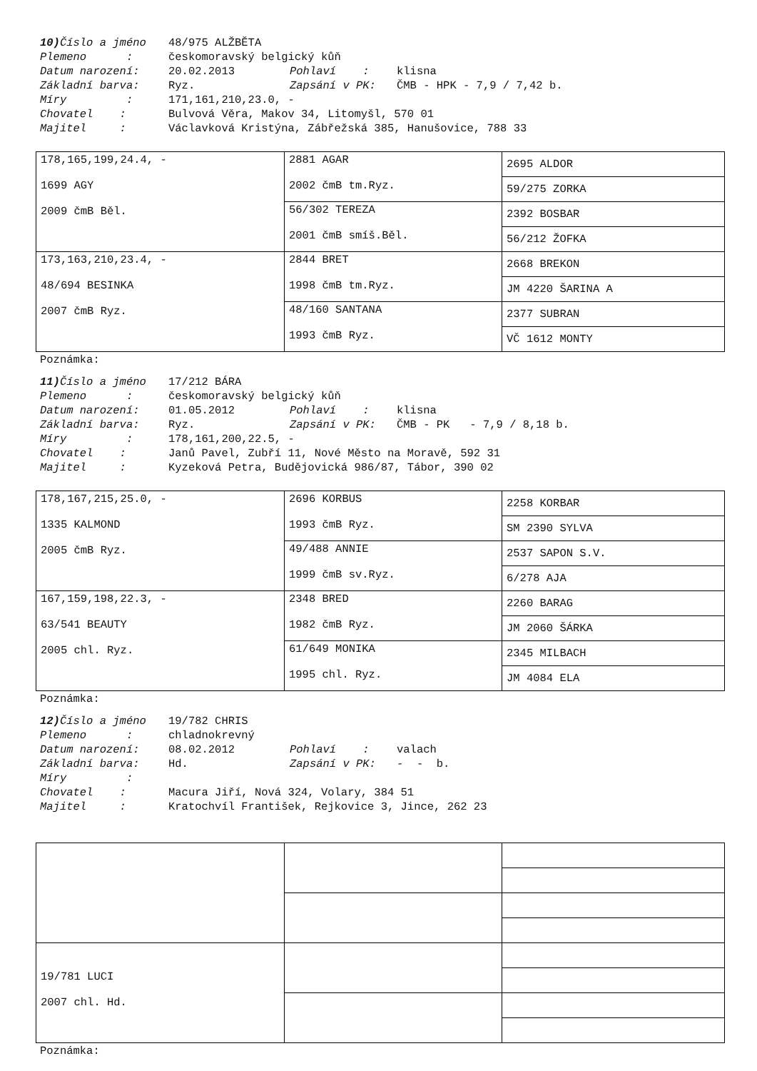10) Číslo a jméno
48/975 ALŽBĚTA
Plemeno :
českomoravský belgický kůň
Datum narození:
20.02.2013
Pohlaví :
klisna
Základní barva:
Ryz.
Zapsání v PK:
ČMB - HPK - 7,9 / 7,42 b.
Míry :
171,161,210,23.0, -
Chovatel :
Bulvová Věra, Makov 34, Litomyšl, 570 01
Majitel :
Václavková Kristýna, Zábřežská 385, Hanušovice, 788 33
| 178,165,199,24.4, - 1699 AGY 2009 čmB Běl. | 2881 AGAR 2002 čmB tm.Ryz. | 2695 ALDOR |
| | | 59/275 ZORKA |
| | 56/302 TEREZA 2001 čmB smíš.Běl. | 2392 BOSBAR |
| | | 56/212 ŽOFKA |
| 173,163,210,23.4, - 48/694 BESINKA 2007 čmB Ryz. | 2844 BRET 1998 čmB tm.Ryz. | 2668 BREKON |
| | | JM 4220 ŠARINA A |
| | 48/160 SANTANA 1993 čmB Ryz. | 2377 SUBRAN |
| | | VČ 1612 MONTY |
Poznámka:
11) Číslo a jméno
17/212 BÁRA
Plemeno :
českomoravský belgický kůň
Datum narození:
01.05.2012
Pohlaví :
klisna
Základní barva:
Ryz.
Zapsání v PK:
ČMB - PK - 7,9 / 8,18 b.
Míry :
178,161,200,22.5, -
Chovatel :
Janů Pavel, Zubří 11, Nové Město na Moravě, 592 31
Majitel :
Kyzeková Petra, Budějovická 986/87, Tábor, 390 02
| 178,167,215,25.0, - 1335 KALMOND 2005 čmB Ryz. | 2696 KORBUS 1993 čmB Ryz. | 2258 KORBAR |
| | | SM 2390 SYLVA |
| | 49/488 ANNIE 1999 čmB sv.Ryz. | 2537 SAPON S.V. |
| | | 6/278 AJA |
| 167,159,198,22.3, - 63/541 BEAUTY 2005 chl. Ryz. | 2348 BRED 1982 čmB Ryz. | 2260 BARAG |
| | | JM 2060 ŠÁRKA |
| | 61/649 MONIKA 1995 chl. Ryz. | 2345 MILBACH |
| | | JM 4084 ELA |
Poznámka:
12) Číslo a jméno
19/782 CHRIS
Plemeno :
chladnokrevný
Datum narození:
08.02.2012
Pohlaví :
valach
Základní barva:
Hd.
Zapsání v PK:
- - b.
Míry :
Chovatel :
Macura Jiří, Nová 324, Volary, 384 51
Majitel :
Kratochvíl František, Rejkovice 3, Jince, 262 23
| 19/781 LUCI 2007 chl. Hd. | | |
Poznámka: